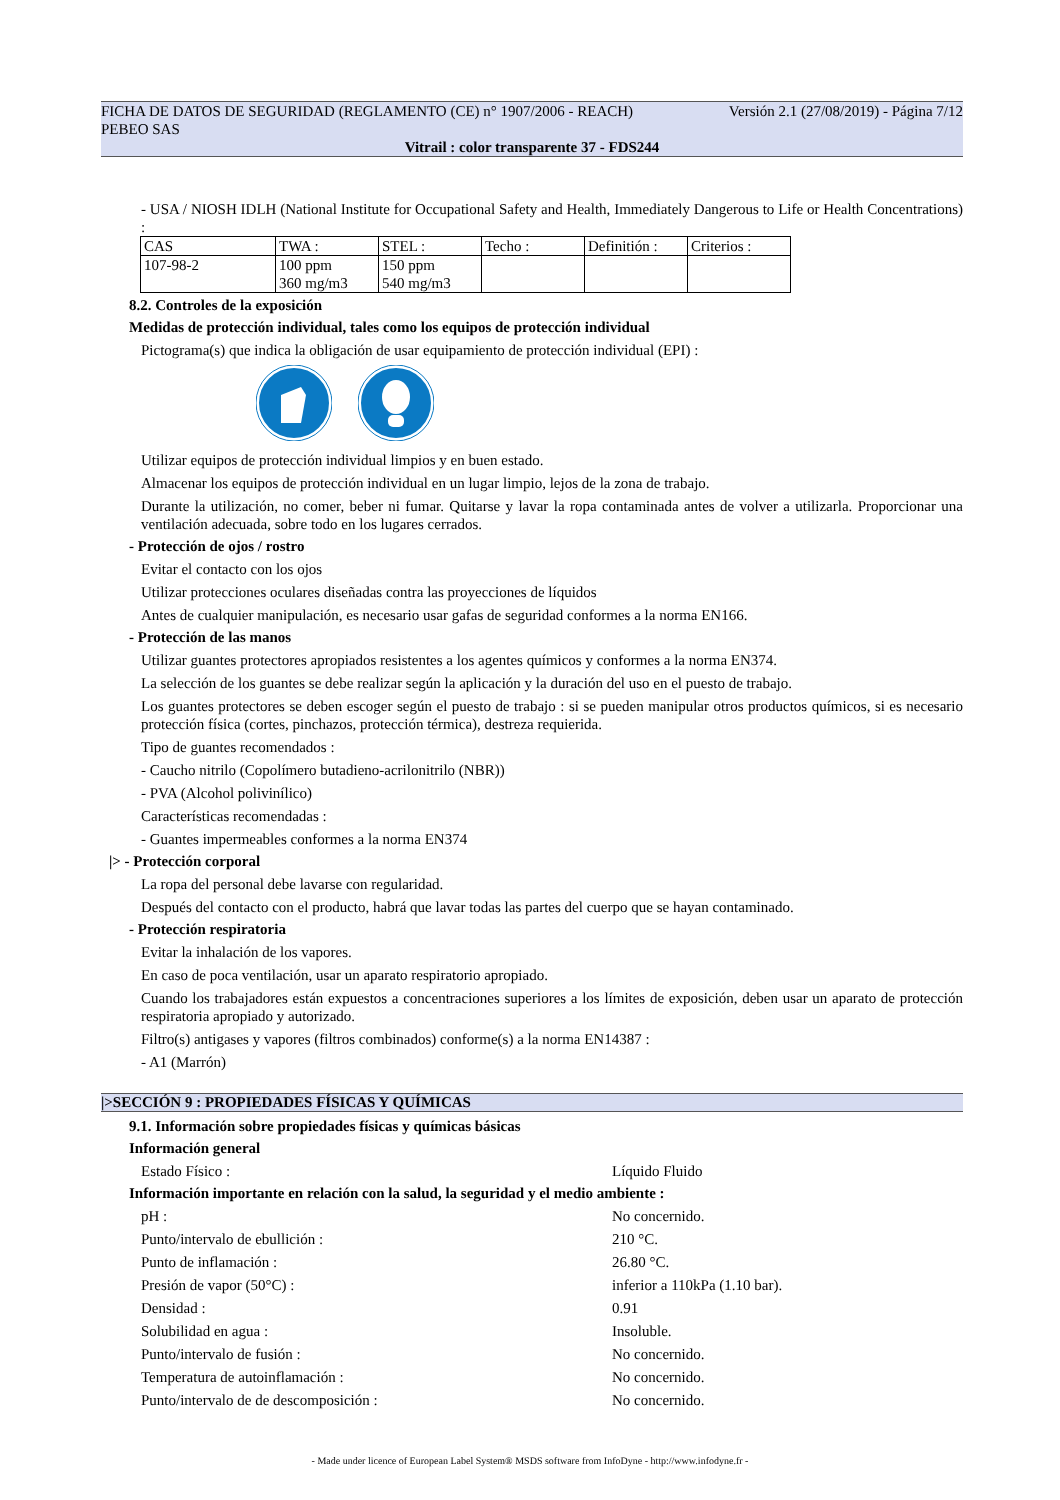FICHA DE DATOS DE SEGURIDAD (REGLAMENTO (CE) n° 1907/2006 - REACH) Versión 2.1 (27/08/2019) - Página 7/12
PEBEO SAS
Vitrail : color transparente 37 - FDS244
- USA / NIOSH IDLH (National Institute for Occupational Safety and Health, Immediately Dangerous to Life or Health Concentrations) :
| CAS | TWA : | STEL : | Techo : | Definitión : | Criterios : |
| 107-98-2 | 100 ppm 360 mg/m3 | 150 ppm 540 mg/m3 | | | |
8.2. Controles de la exposición
Medidas de protección individual, tales como los equipos de protección individual
Pictograma(s) que indica la obligación de usar equipamiento de protección individual (EPI) :
Utilizar equipos de protección individual limpios y en buen estado.
Almacenar los equipos de protección individual en un lugar limpio, lejos de la zona de trabajo.
Durante la utilización, no comer, beber ni fumar. Quitarse y lavar la ropa contaminada antes de volver a utilizarla. Proporcionar una ventilación adecuada, sobre todo en los lugares cerrados.
- Protección de ojos / rostro
Evitar el contacto con los ojos
Utilizar protecciones oculares diseñadas contra las proyecciones de líquidos
Antes de cualquier manipulación, es necesario usar gafas de seguridad conformes a la norma EN166.
- Protección de las manos
Utilizar guantes protectores apropiados resistentes a los agentes químicos y conformes a la norma EN374.
La selección de los guantes se debe realizar según la aplicación y la duración del uso en el puesto de trabajo.
Los guantes protectores se deben escoger según el puesto de trabajo : si se pueden manipular otros productos químicos, si es necesario protección física (cortes, pinchazos, protección térmica), destreza requierida.
Tipo de guantes recomendados :
- Caucho nitrilo (Copolímero butadieno-acrilonitrilo (NBR))
- PVA (Alcohol polivinílico)
Características recomendadas :
- Guantes impermeables conformes a la norma EN374
|> - Protección corporal
La ropa del personal debe lavarse con regularidad.
Después del contacto con el producto, habrá que lavar todas las partes del cuerpo que se hayan contaminado.
- Protección respiratoria
Evitar la inhalación de los vapores.
En caso de poca ventilación, usar un aparato respiratorio apropiado.
Cuando los trabajadores están expuestos a concentraciones superiores a los límites de exposición, deben usar un aparato de protección respiratoria apropiado y autorizado.
Filtro(s) antigases y vapores (filtros combinados) conforme(s) a la norma EN14387 :
- A1 (Marrón)
|>SECCIÓN 9 : PROPIEDADES FÍSICAS Y QUÍMICAS
9.1. Información sobre propiedades físicas y químicas básicas
Información general
Estado Físico : Líquido Fluido
Información importante en relación con la salud, la seguridad y el medio ambiente :
pH : No concernido.
Punto/intervalo de ebullición : 210 °C.
Punto de inflamación : 26.80 °C.
Presión de vapor (50°C) : inferior a 110kPa (1.10 bar).
Densidad : 0.91
Solubilidad en agua : Insoluble.
Punto/intervalo de fusión : No concernido.
Temperatura de autoinflamación : No concernido.
Punto/intervalo de de descomposición : No concernido.
- Made under licence of European Label System® MSDS software from InfoDyne - http://www.infodyne.fr -